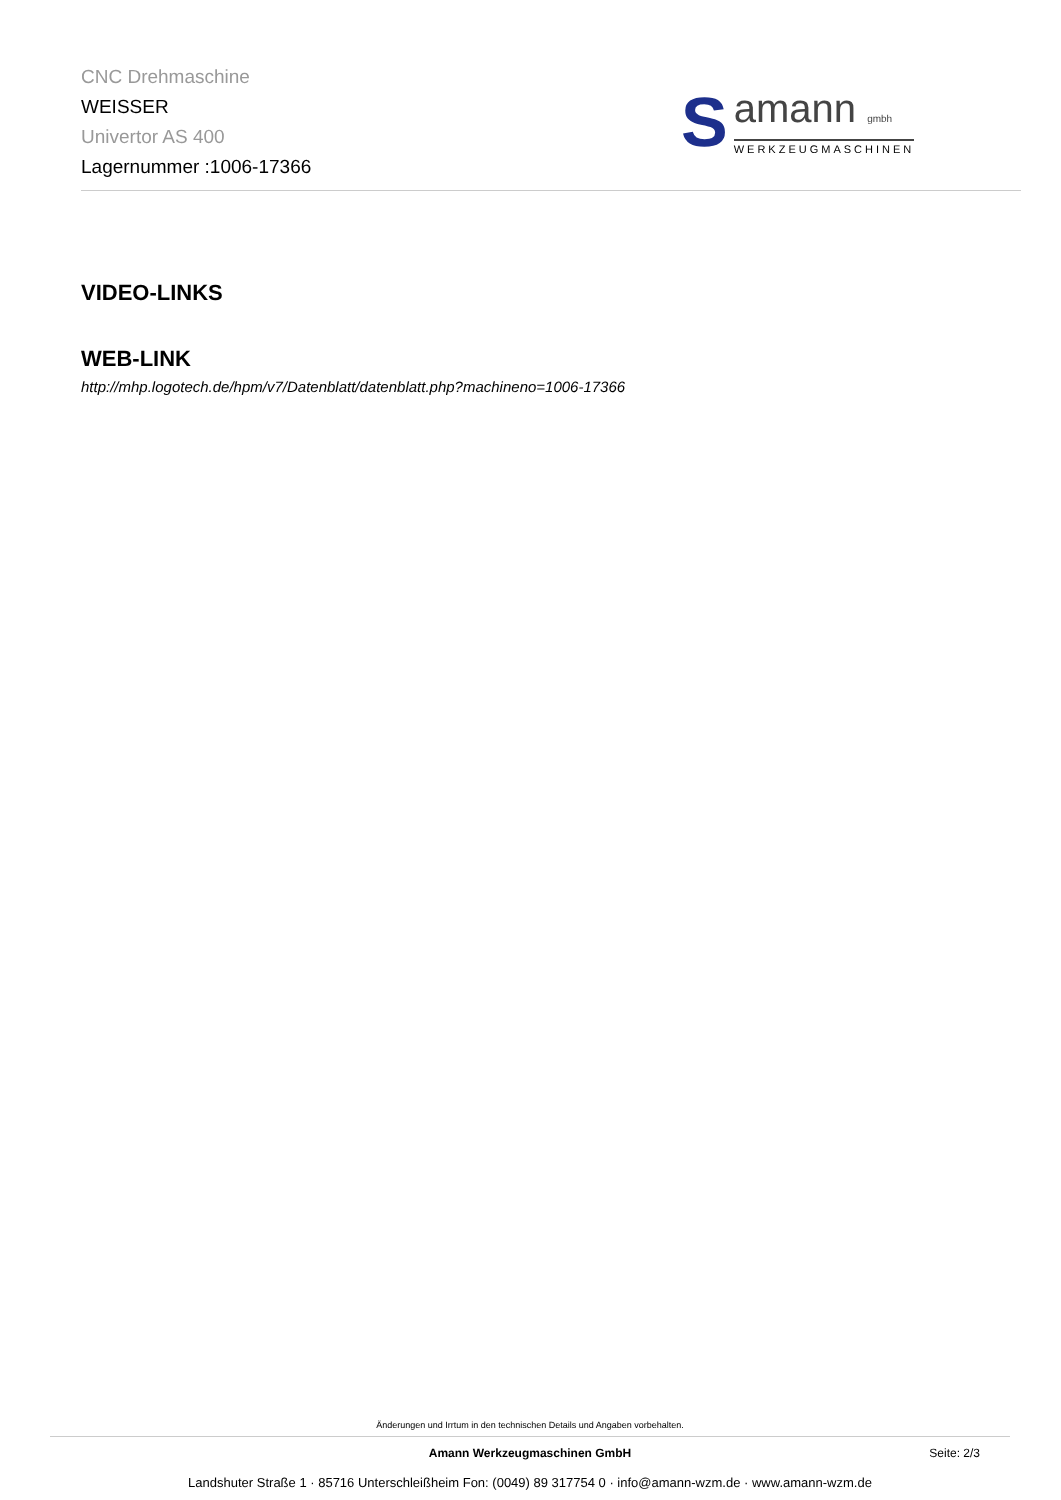CNC Drehmaschine
WEISSER
Univertor AS 400
Lagernummer :1006-17366
S
amann gmbh
WERKZEUGMASCHINEN
VIDEO-LINKS
WEB-LINK
http://mhp.logotech.de/hpm/v7/Datenblatt/datenblatt.php?machineno=1006-17366
Änderungen und Irrtum in den technischen Details und Angaben vorbehalten.
Amann Werkzeugmaschinen GmbH Seite: 2/3
Landshuter Straße 1 · 85716 Unterschleißheim Fon: (0049) 89 317754 0 · info@amann-wzm.de · www.amann-wzm.de